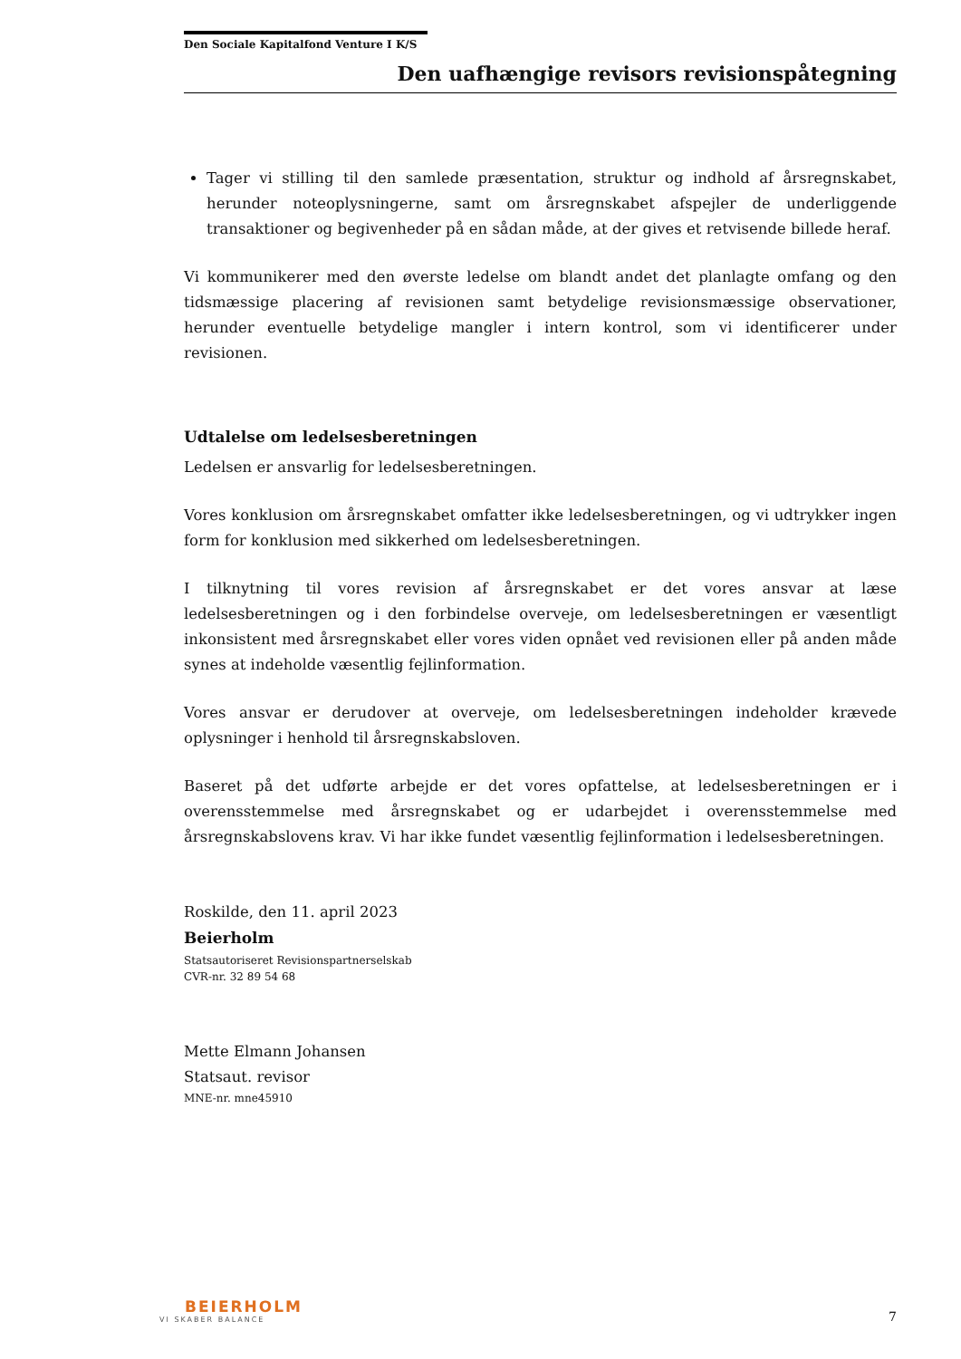Den Sociale Kapitalfond Venture I K/S
Den uafhængige revisors revisionspåtegning
Tager vi stilling til den samlede præsentation, struktur og indhold af årsregnskabet, herunder noteoplysningerne, samt om årsregnskabet afspejler de underliggende transaktioner og begivenheder på en sådan måde, at der gives et retvisende billede heraf.
Vi kommunikerer med den øverste ledelse om blandt andet det planlagte omfang og den tidsmæssige placering af revisionen samt betydelige revisionsmæssige observationer, herunder eventuelle betydelige mangler i intern kontrol, som vi identificerer under revisionen.
Udtalelse om ledelsesberetningen
Ledelsen er ansvarlig for ledelsesberetningen.
Vores konklusion om årsregnskabet omfatter ikke ledelsesberetningen, og vi udtrykker ingen form for konklusion med sikkerhed om ledelsesberetningen.
I tilknytning til vores revision af årsregnskabet er det vores ansvar at læse ledelsesberetningen og i den forbindelse overveje, om ledelsesberetningen er væsentligt inkonsistent med årsregnskabet eller vores viden opnået ved revisionen eller på anden måde synes at indeholde væsentlig fejlinformation.
Vores ansvar er derudover at overveje, om ledelsesberetningen indeholder krævede oplysninger i henhold til årsregnskabsloven.
Baseret på det udførte arbejde er det vores opfattelse, at ledelsesberetningen er i overensstemmelse med årsregnskabet og er udarbejdet i overensstemmelse med årsregnskabslovens krav. Vi har ikke fundet væsentlig fejlinformation i ledelsesberetningen.
Roskilde, den 11. april 2023
Beierholm
Statsautoriseret Revisionspartnerselskab
CVR-nr. 32 89 54 68
Mette Elmann Johansen
Statsaut. revisor
MNE-nr. mne45910
BEIERHOLM
VI SKABER BALANCE
7